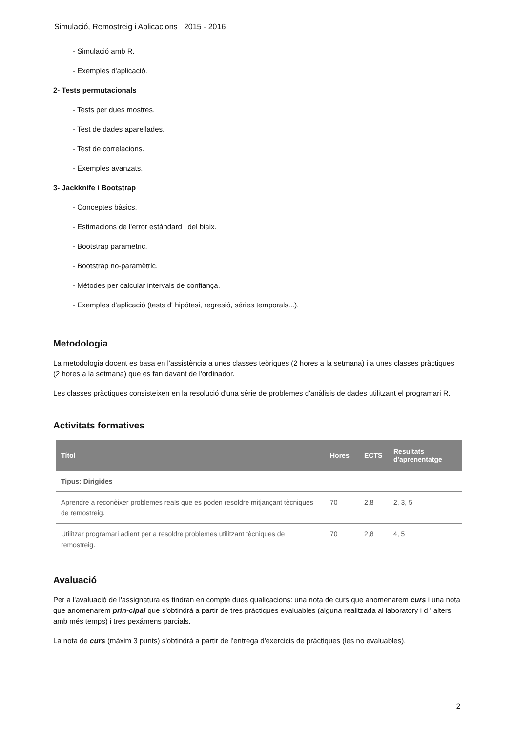Simulació, Remostreig i Aplicacions 2015 - 2016
- Simulació amb R.
- Exemples d'aplicació.
2- Tests permutacionals
- Tests per dues mostres.
- Test de dades aparellades.
- Test de correlacions.
- Exemples avanzats.
3- Jackknife i Bootstrap
- Conceptes bàsics.
- Estimacions de l'error estàndard i del biaix.
- Bootstrap paramètric.
- Bootstrap no-paramètric.
- Mètodes per calcular intervals de confiança.
- Exemples d'aplicació (tests d' hipótesi, regresió, séries temporals...).
Metodologia
La metodologia docent es basa en l'assistència a unes classes teòriques (2 hores a la setmana) i a unes classes pràctiques (2 hores a la setmana) que es fan davant de l'ordinador.
Les classes pràctiques consisteixen en la resolució d'una sèrie de problemes d'anàlisis de dades utilitzant el programari R.
Activitats formatives
| Títol | Hores | ECTS | Resultats d'aprenentatge |
| --- | --- | --- | --- |
| Tipus: Dirigides | | | |
| Aprendre a reconèixer problemes reals que es poden resoldre mitjançant tècniques de remostreig. | 70 | 2,8 | 2, 3, 5 |
| Utilitzar programari adient per a resoldre problemes utilitzant tècniques de remostreig. | 70 | 2,8 | 4, 5 |
Avaluació
Per a l'avaluació de l'assignatura es tindran en compte dues qualicacions: una nota de curs que anomenarem curs i una nota que anomenarem prin-cipal que s'obtindrà a partir de tres pràctiques evaluables (alguna realitzada al laboratory i d ' alters amb més temps) i tres pexámens parcials.
La nota de curs (màxim 3 punts) s'obtindrà a partir de l'entrega d'exercicis de pràctiques (les no evaluables).
2